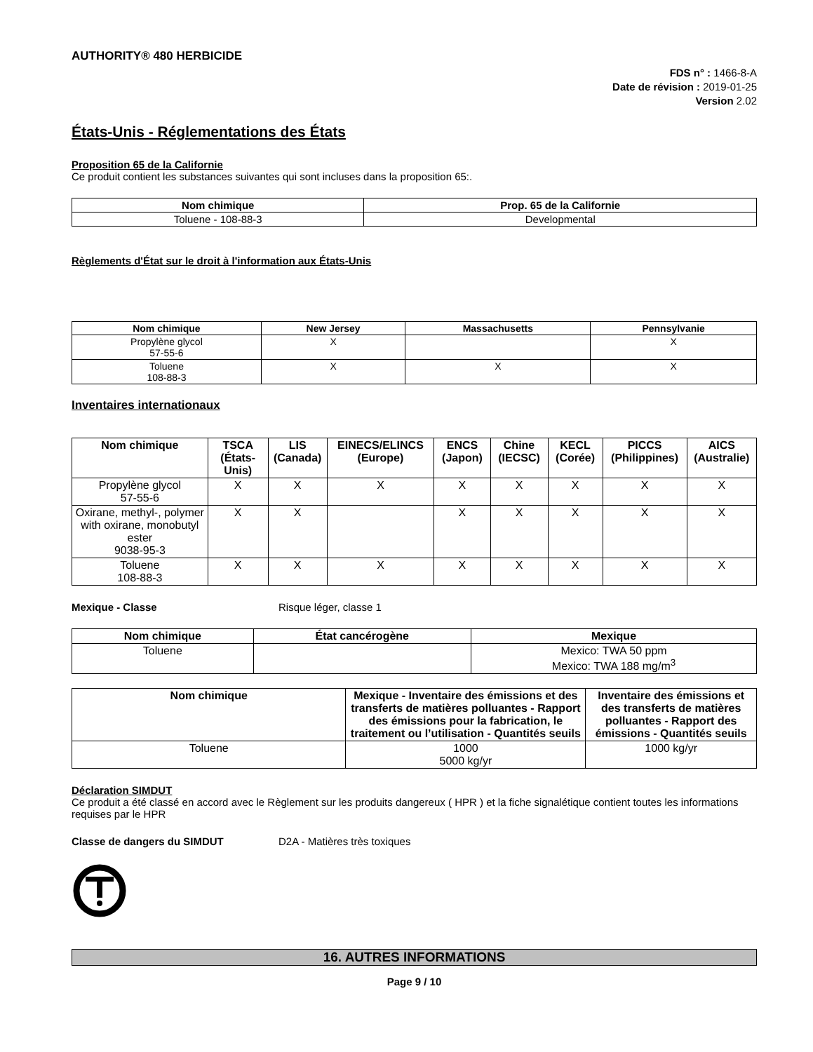AUTHORITY® 480 HERBICIDE
FDS n° : 1466-8-A
Date de révision : 2019-01-25
Version 2.02
États-Unis - Réglementations des États
Proposition 65 de la Californie
Ce produit contient les substances suivantes qui sont incluses dans la proposition 65:.
| Nom chimique | Prop. 65 de la Californie |
| --- | --- |
| Toluene - 108-88-3 | Developmental |
Règlements d'État sur le droit à l'information aux États-Unis
| Nom chimique | New Jersey | Massachusetts | Pennsylvanie |
| --- | --- | --- | --- |
| Propylène glycol 57-55-6 | X | | X |
| Toluene 108-88-3 | X | X | X |
Inventaires internationaux
| Nom chimique | TSCA (États-Unis) | LIS (Canada) | EINECS/ELINCS (Europe) | ENCS (Japon) | Chine (IECSC) | KECL (Corée) | PICCS (Philippines) | AICS (Australie) |
| --- | --- | --- | --- | --- | --- | --- | --- | --- |
| Propylène glycol 57-55-6 | X | X | X | X | X | X | X | X |
| Oxirane, methyl-, polymer with oxirane, monobutyl ester 9038-95-3 | X | X | | X | X | X | X | X |
| Toluene 108-88-3 | X | X | X | X | X | X | X | X |
Mexique - Classe Risque léger, classe 1
| Nom chimique | État cancérogène | Mexique |
| --- | --- | --- |
| Toluene | | Mexico: TWA 50 ppm Mexico: TWA 188 mg/m<sup>3</sup> |
| Nom chimique | Mexique - Inventaire des émissions et des transferts de matières polluantes - Rapport des émissions pour la fabrication, le traitement ou l’utilisation - Quantités seuils | Inventaire des émissions et des transferts de matières polluantes - Rapport des émissions - Quantités seuils |
| --- | --- | --- |
| Toluene | 1000 5000 kg/yr | 1000 kg/yr |
Déclaration SIMDUT
Ce produit a été classé en accord avec le Règlement sur les produits dangereux ( HPR ) et la fiche signalétique contient toutes les informations requises par le HPR
Classe de dangers du SIMDUT D2A - Matières très toxiques
16. AUTRES INFORMATIONS
Page 9 / 10